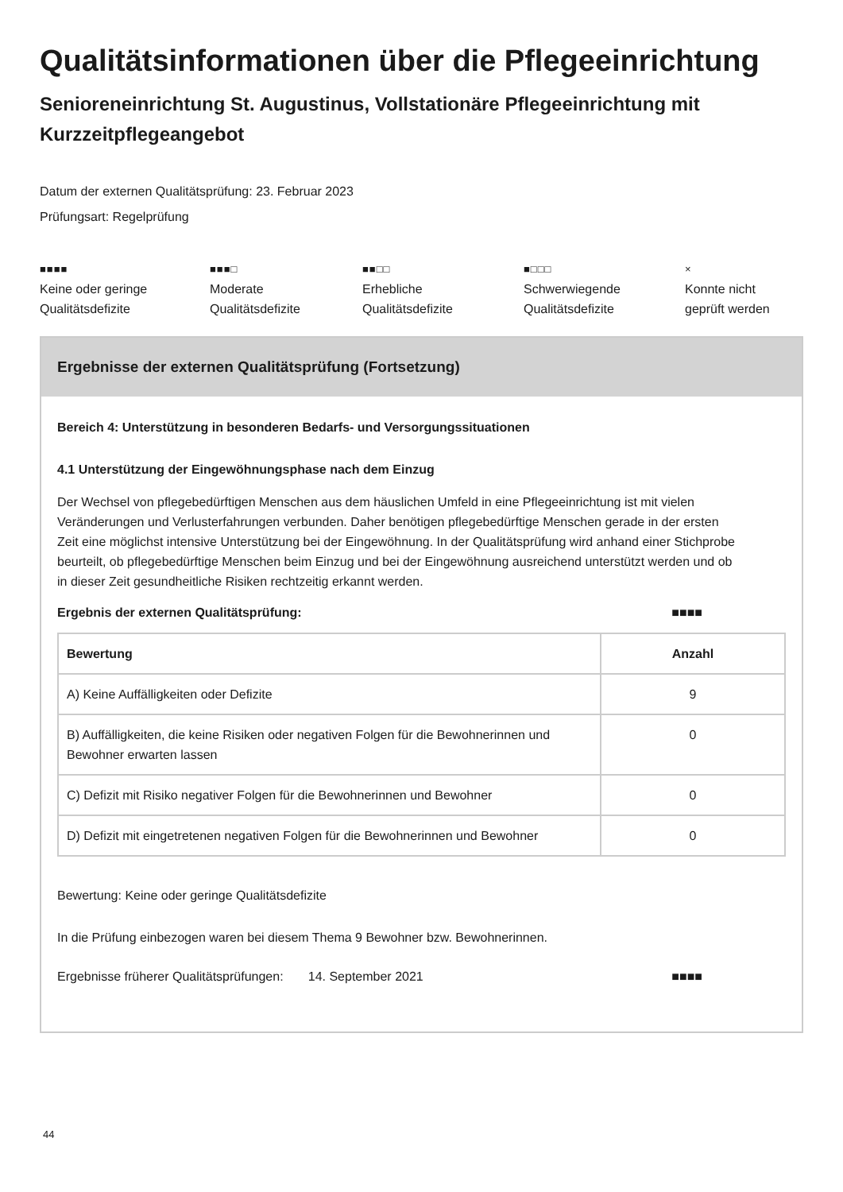Qualitätsinformationen über die Pflegeeinrichtung
Senioreneinrichtung St. Augustinus, Vollstationäre Pflegeeinrichtung mit Kurzzeitpflegeangebot
Datum der externen Qualitätsprüfung: 23. Februar 2023
Prüfungsart: Regelprüfung
■■■■
Keine oder geringe
Qualitätsdefizite
■■■□
Moderate
Qualitätsdefizite
■■□□
Erhebliche
Qualitätsdefizite
■□□□
Schwerwiegende
Qualitätsdefizite
×
Konnte nicht
geprüft werden
Ergebnisse der externen Qualitätsprüfung (Fortsetzung)
Bereich 4: Unterstützung in besonderen Bedarfs- und Versorgungssituationen
4.1 Unterstützung der Eingewöhnungsphase nach dem Einzug
Der Wechsel von pflegebedürftigen Menschen aus dem häuslichen Umfeld in eine Pflegeeinrichtung ist mit vielen Veränderungen und Verlusterfahrungen verbunden. Daher benötigen pflegebedürftige Menschen gerade in der ersten Zeit eine möglichst intensive Unterstützung bei der Eingewöhnung. In der Qualitätsprüfung wird anhand einer Stichprobe beurteilt, ob pflegebedürftige Menschen beim Einzug und bei der Eingewöhnung ausreichend unterstützt werden und ob in dieser Zeit gesundheitliche Risiken rechtzeitig erkannt werden.
Ergebnis der externen Qualitätsprüfung: ■■■■
| Bewertung | Anzahl |
| --- | --- |
| A) Keine Auffälligkeiten oder Defizite | 9 |
| B) Auffälligkeiten, die keine Risiken oder negativen Folgen für die Bewohnerinnen und Bewohner erwarten lassen | 0 |
| C) Defizit mit Risiko negativer Folgen für die Bewohnerinnen und Bewohner | 0 |
| D) Defizit mit eingetretenen negativen Folgen für die Bewohnerinnen und Bewohner | 0 |
Bewertung: Keine oder geringe Qualitätsdefizite
In die Prüfung einbezogen waren bei diesem Thema 9 Bewohner bzw. Bewohnerinnen.
Ergebnisse früherer Qualitätsprüfungen: 14. September 2021 ■■■■
44